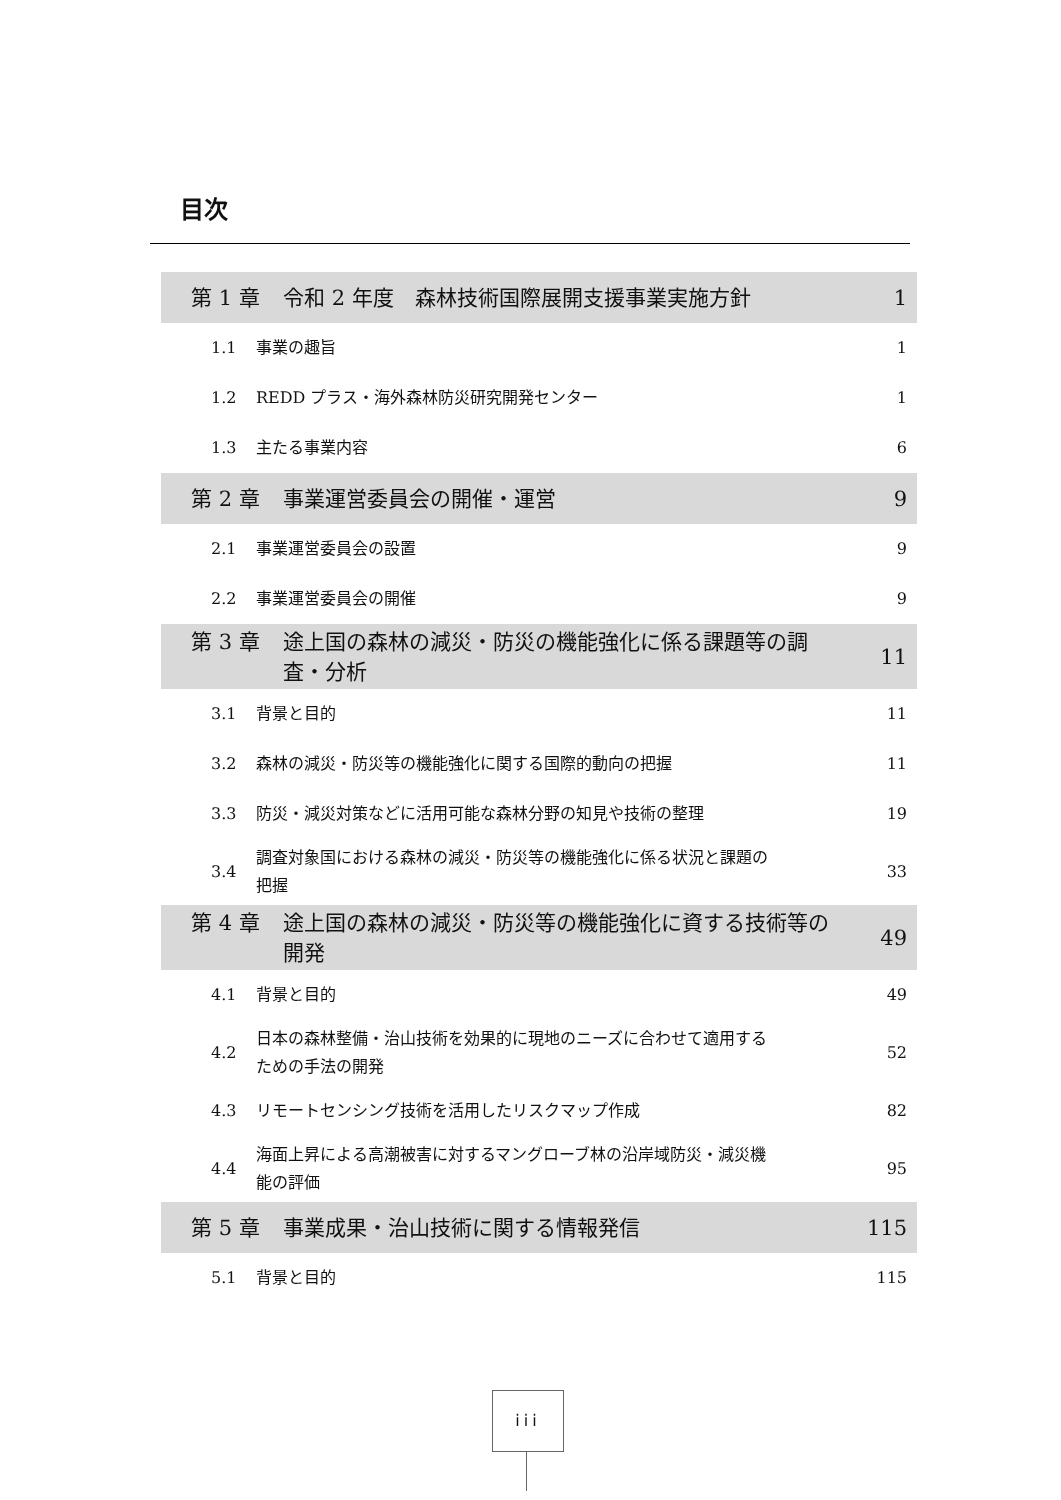目次
第 1 章 令和 2 年度　森林技術国際展開支援事業実施方針
1
1.1 事業の趣旨 1
1.2 REDD プラス・海外森林防災研究開発センター 1
1.3 主たる事業内容 6
第 2 章 事業運営委員会の開催・運営
9
2.1 事業運営委員会の設置 9
2.2 事業運営委員会の開催 9
第 3 章 途上国の森林の減災・防災の機能強化に係る課題等の調査・分析
11
3.1 背景と目的 11
3.2 森林の減災・防災等の機能強化に関する国際的動向の把握 11
3.3 防災・減災対策などに活用可能な森林分野の知見や技術の整理 19
3.4 調査対象国における森林の減災・防災等の機能強化に係る状況と課題の把握 33
第 4 章 途上国の森林の減災・防災等の機能強化に資する技術等の開発
49
4.1 背景と目的 49
4.2 日本の森林整備・治山技術を効果的に現地のニーズに合わせて適用するための手法の開発 52
4.3 リモートセンシング技術を活用したリスクマップ作成 82
4.4 海面上昇による高潮被害に対するマングローブ林の沿岸域防災・減災機能の評価 95
第 5 章 事業成果・治山技術に関する情報発信
115
5.1 背景と目的 115
iii